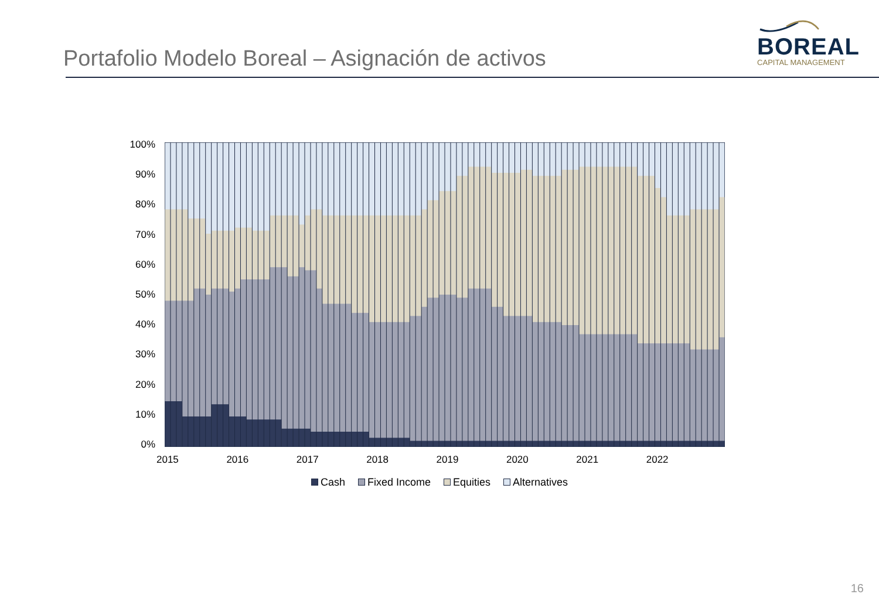Portafolio Modelo Boreal – Asignación de activos
BOREAL
CAPITAL MANAGEMENT
100%
90%
80%
70%
60%
50%
40%
30%
20%
10%
0%
2015 2016 2017 2018 2019 2020 2021 2022
Cash Fixed Income Equities Alternatives
16